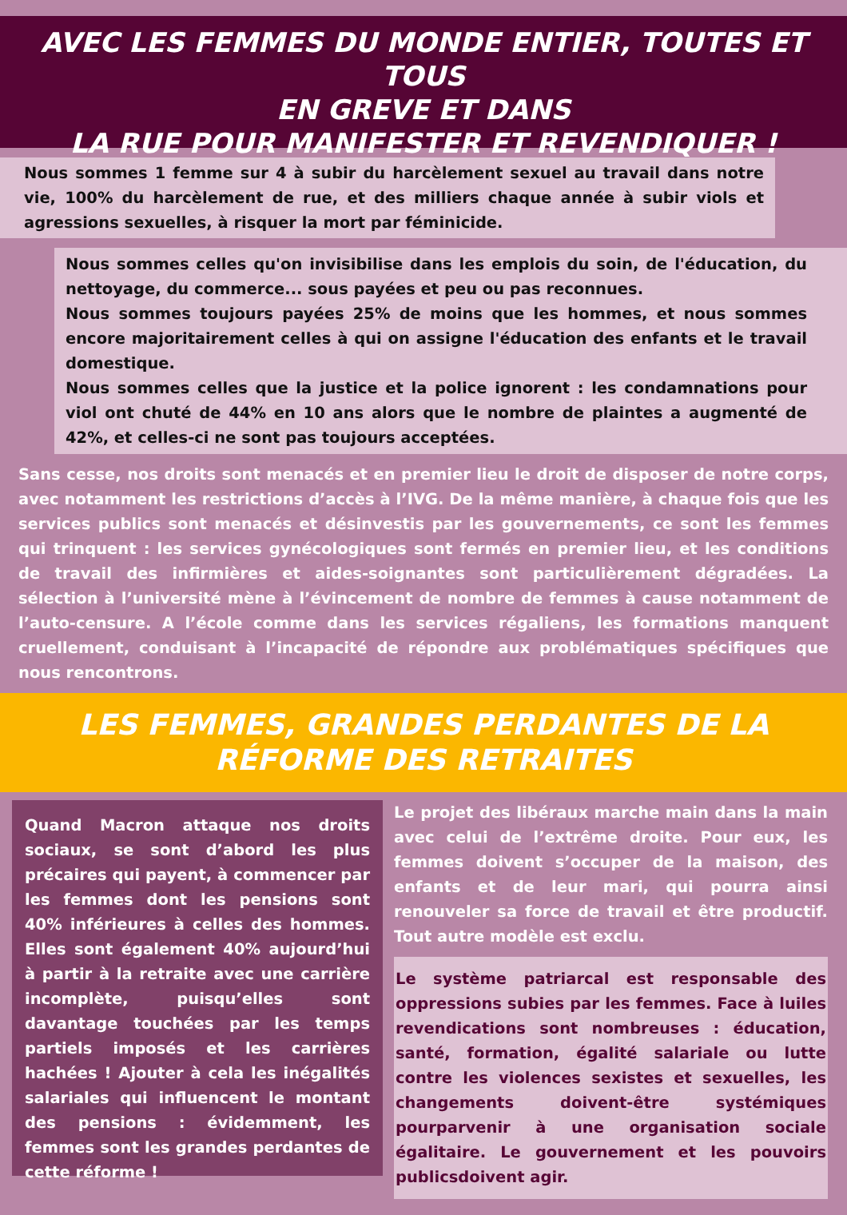AVEC LES FEMMES DU MONDE ENTIER, TOUTES ET TOUS
EN GREVE ET DANS
LA RUE POUR MANIFESTER ET REVENDIQUER !
Nous sommes 1 femme sur 4 à subir du harcèlement sexuel au travail dans notre vie, 100% du harcèlement de rue, et des milliers chaque année à subir viols et agressions sexuelles, à risquer la mort par féminicide.
Nous sommes celles qu'on invisibilise dans les emplois du soin, de l'éducation, du nettoyage, du commerce... sous payées et peu ou pas reconnues.
Nous sommes toujours payées 25% de moins que les hommes, et nous sommes encore majoritairement celles à qui on assigne l'éducation des enfants et le travail domestique.
Nous sommes celles que la justice et la police ignorent : les condamnations pour viol ont chuté de 44% en 10 ans alors que le nombre de plaintes a augmenté de 42%, et celles-ci ne sont pas toujours acceptées.
Sans cesse, nos droits sont menacés et en premier lieu le droit de disposer de notre corps, avec notamment les restrictions d’accès à l’IVG. De la même manière, à chaque fois que les services publics sont menacés et désinvestis par les gouvernements, ce sont les femmes qui trinquent : les services gynécologiques sont fermés en premier lieu, et les conditions de travail des infirmières et aides-soignantes sont particulièrement dégradées. La sélection à l’université mène à l’évincement de nombre de femmes à cause notamment de l’auto-censure. A l’école comme dans les services régaliens, les formations manquent cruellement, conduisant à l’incapacité de répondre aux problématiques spécifiques que nous rencontrons.
LES FEMMES, GRANDES PERDANTES DE LA RÉFORME DES RETRAITES
Quand Macron attaque nos droits sociaux, se sont d’abord les plus précaires qui payent, à commencer par les femmes dont les pensions sont 40% inférieures à celles des hommes. Elles sont également 40% aujourd’hui à partir à la retraite avec une carrière incomplète, puisqu’elles sont davantage touchées par les temps partiels imposés et les carrières hachées ! Ajouter à cela les inégalités salariales qui influencent le montant des pensions : évidemment, les femmes sont les grandes perdantes de cette réforme !
Le projet des libéraux marche main dans la main avec celui de l’extrême droite. Pour eux, les femmes doivent s’occuper de la maison, des enfants et de leur mari, qui pourra ainsi renouveler sa force de travail et être productif. Tout autre modèle est exclu.
Le système patriarcal est responsable des oppressions subies par les femmes. Face à luiles revendications sont nombreuses : éducation, santé, formation, égalité salariale ou lutte contre les violences sexistes et sexuelles, les changements doivent-être systémiques pourparvenir à une organisation sociale égalitaire. Le gouvernement et les pouvoirs publicsdoivent agir.